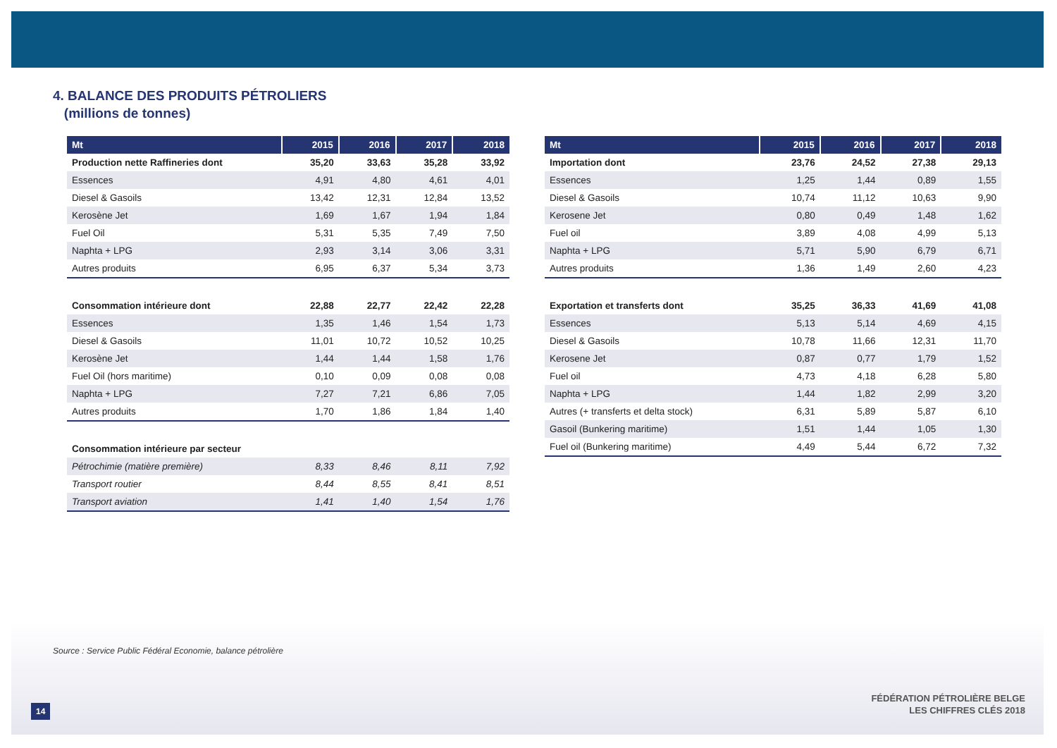4. BALANCE DES PRODUITS PÉTROLIERS
(millions de tonnes)
| Mt | 2015 | 2016 | 2017 | 2018 |
| --- | --- | --- | --- | --- |
| Production nette Raffineries dont | 35,20 | 33,63 | 35,28 | 33,92 |
| Essences | 4,91 | 4,80 | 4,61 | 4,01 |
| Diesel & Gasoils | 13,42 | 12,31 | 12,84 | 13,52 |
| Kerosène Jet | 1,69 | 1,67 | 1,94 | 1,84 |
| Fuel Oil | 5,31 | 5,35 | 7,49 | 7,50 |
| Naphta + LPG | 2,93 | 3,14 | 3,06 | 3,31 |
| Autres produits | 6,95 | 6,37 | 5,34 | 3,73 |
| Consommation intérieure dont | 22,88 | 22,77 | 22,42 | 22,28 |
| Essences | 1,35 | 1,46 | 1,54 | 1,73 |
| Diesel & Gasoils | 11,01 | 10,72 | 10,52 | 10,25 |
| Kerosène Jet | 1,44 | 1,44 | 1,58 | 1,76 |
| Fuel Oil (hors maritime) | 0,10 | 0,09 | 0,08 | 0,08 |
| Naphta + LPG | 7,27 | 7,21 | 6,86 | 7,05 |
| Autres produits | 1,70 | 1,86 | 1,84 | 1,40 |
| Consommation intérieure par secteur | | | | |
| Pétrochimie (matière première) | 8,33 | 8,46 | 8,11 | 7,92 |
| Transport routier | 8,44 | 8,55 | 8,41 | 8,51 |
| Transport aviation | 1,41 | 1,40 | 1,54 | 1,76 |
| Mt | 2015 | 2016 | 2017 | 2018 |
| --- | --- | --- | --- | --- |
| Importation dont | 23,76 | 24,52 | 27,38 | 29,13 |
| Essences | 1,25 | 1,44 | 0,89 | 1,55 |
| Diesel & Gasoils | 10,74 | 11,12 | 10,63 | 9,90 |
| Kerosene Jet | 0,80 | 0,49 | 1,48 | 1,62 |
| Fuel oil | 3,89 | 4,08 | 4,99 | 5,13 |
| Naphta + LPG | 5,71 | 5,90 | 6,79 | 6,71 |
| Autres produits | 1,36 | 1,49 | 2,60 | 4,23 |
| Exportation et transferts dont | 35,25 | 36,33 | 41,69 | 41,08 |
| Essences | 5,13 | 5,14 | 4,69 | 4,15 |
| Diesel & Gasoils | 10,78 | 11,66 | 12,31 | 11,70 |
| Kerosene Jet | 0,87 | 0,77 | 1,79 | 1,52 |
| Fuel oil | 4,73 | 4,18 | 6,28 | 5,80 |
| Naphta + LPG | 1,44 | 1,82 | 2,99 | 3,20 |
| Autres (+ transferts et delta stock) | 6,31 | 5,89 | 5,87 | 6,10 |
| Gasoil (Bunkering maritime) | 1,51 | 1,44 | 1,05 | 1,30 |
| Fuel oil (Bunkering maritime) | 4,49 | 5,44 | 6,72 | 7,32 |
Source : Service Public Fédéral Economie, balance pétrolière
14
FÉDÉRATION PÉTROLIÈRE BELGE
LES CHIFFRES CLÉS 2018